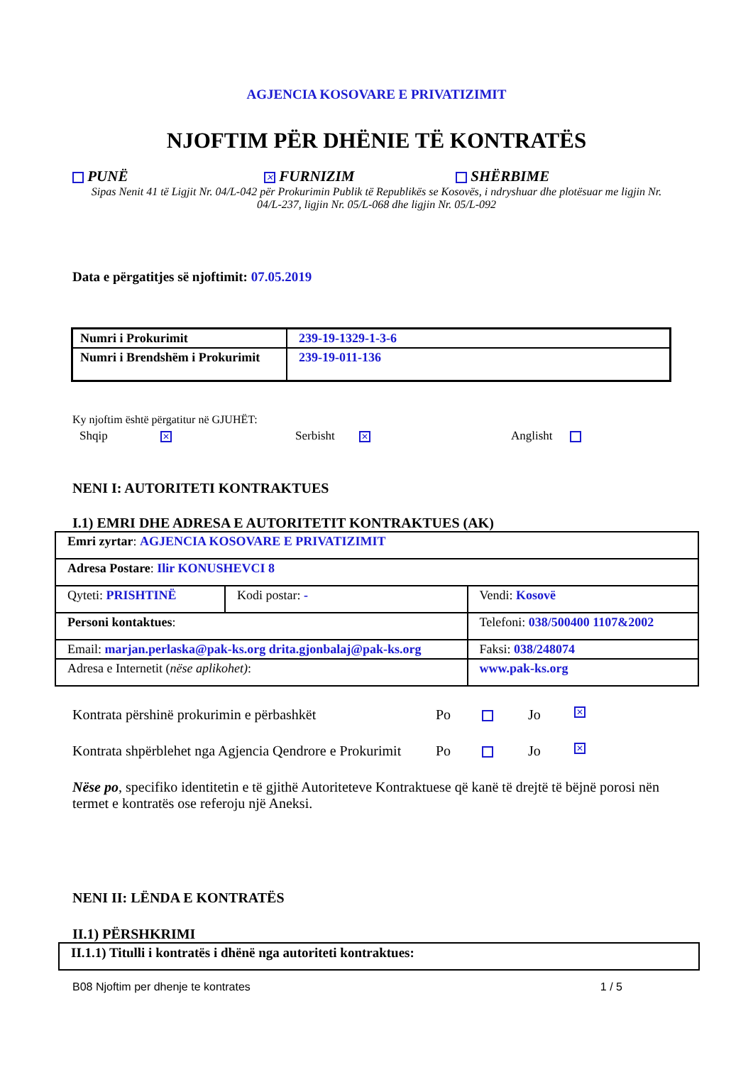AGJENCIA KOSOVARE E PRIVATIZIMIT
NJOFTIM PËR DHËNIE TË KONTRATËS
PUNË
✕ FURNIZIM SHËRBIME
Sipas Nenit 41 të Ligjit Nr. 04/L-042 për Prokurimin Publik të Republikës se Kosovës, i ndryshuar dhe plotësuar me ligjin Nr. 04/L-237, ligjin Nr. 05/L-068 dhe ligjin Nr. 05/L-092
Data e përgatitjes së njoftimit: 07.05.2019
| Numri i Prokurimit | 239-19-1329-1-3-6 |
| Numri i Brendshëm i Prokurimit | 239-19-011-136 |
Ky njoftim është përgatitur në GJUHËT:
Shqip ✕
Serbisht ✕
Anglisht
NENI I: AUTORITETI KONTRAKTUES
I.1) EMRI DHE ADRESA E AUTORITETIT KONTRAKTUES (AK)
| Emri zyrtar : AGJENCIA KOSOVARE E PRIVATIZIMIT | | | |
| Adresa Postare : Ilir KONUSHEVCI 8 | | | |
| Qyteti: PRISHTINË | Kodi postar: - | | Vendi: Kosovë |
| Personi kontaktues : | | Telefoni: 038/500400 1107&2002 | |
| Email: marjan.perlaska@pak-ks.org drita.gjonbalaj@pak-ks.org | | Faksi: 038/248074 | |
| Adresa e Internetit ( nëse aplikohet) : | | www.pak-ks.org | |
Kontrata përshinë prokurimin e përbashkët Po Jo ✕
Kontrata shpërblehet nga Agjencia Qendrore e Prokurimit Po Jo ✕
Nëse po, specifiko identitetin e të gjithë Autoriteteve Kontraktuese që kanë të drejtë të bëjnë porosi nën termet e kontratës ose referoju një Aneksi.
NENI II: LËNDA E KONTRATËS
II.1) PËRSHKRIMI
| II.1.1) Titulli i kontratës i dhënë nga autoriteti kontraktues: |
B08 Njoftim per dhenje te kontrates 1 / 5